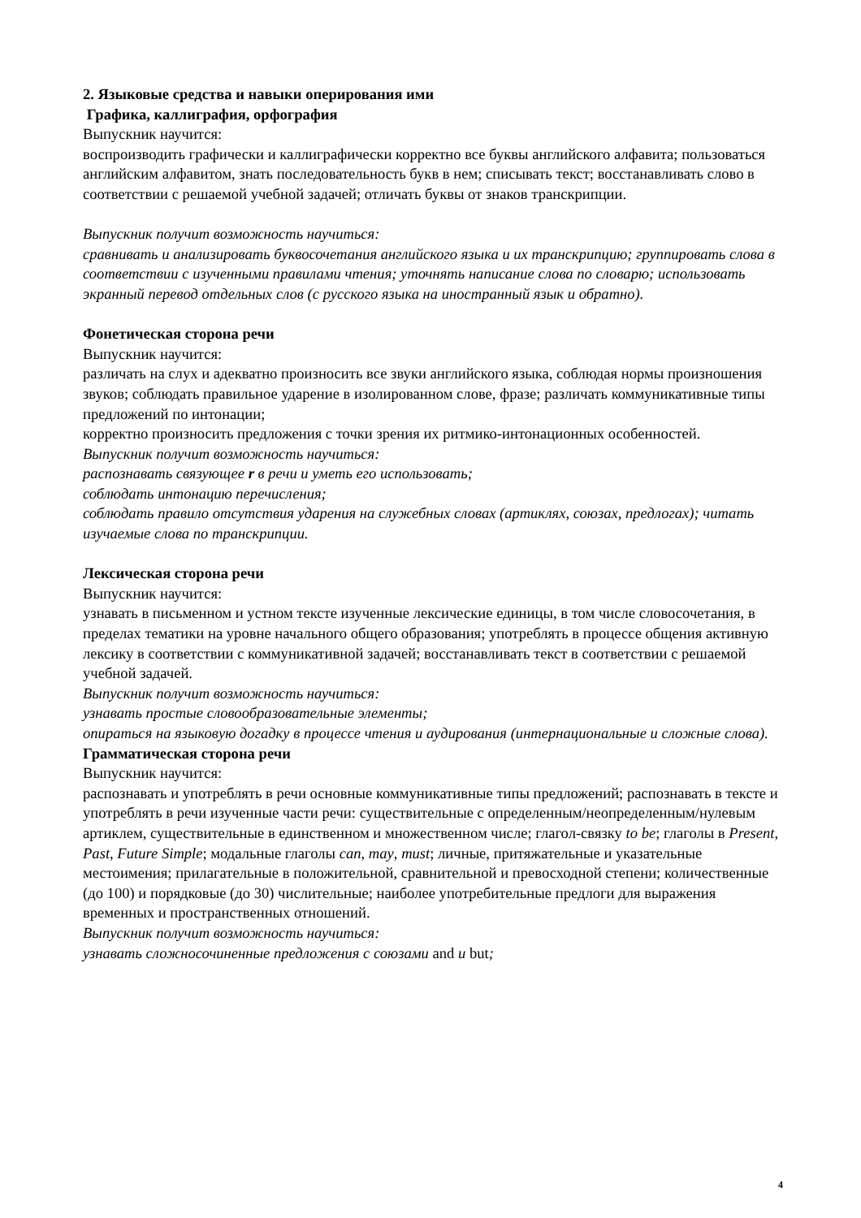2. Языковые средства и навыки оперирования ими
Графика, каллиграфия, орфография
Выпускник научится:
воспроизводить графически и каллиграфически корректно все буквы английского алфавита; пользоваться английским алфавитом, знать последовательность букв в нем; списывать текст; восстанавливать слово в соответствии с решаемой учебной задачей; отличать буквы от знаков транскрипции.
Выпускник получит возможность научиться:
сравнивать и анализировать буквосочетания английского языка и их транскрипцию; группировать слова в соответствии с изученными правилами чтения; уточнять написание слова по словарю; использовать экранный перевод отдельных слов (с русского языка на иностранный язык и обратно).
Фонетическая сторона речи
Выпускник научится:
различать на слух и адекватно произносить все звуки английского языка, соблюдая нормы произношения звуков; соблюдать правильное ударение в изолированном слове, фразе; различать коммуникативные типы предложений по интонации;
корректно произносить предложения с точки зрения их ритмико-интонационных особенностей.
Выпускник получит возможность научиться:
распознавать связующее r в речи и уметь его использовать;
соблюдать интонацию перечисления;
соблюдать правило отсутствия ударения на служебных словах (артиклях, союзах, предлогах); читать изучаемые слова по транскрипции.
Лексическая сторона речи
Выпускник научится:
узнавать в письменном и устном тексте изученные лексические единицы, в том числе словосочетания, в пределах тематики на уровне начального общего образования; употреблять в процессе общения активную лексику в соответствии с коммуникативной задачей; восстанавливать текст в соответствии с решаемой учебной задачей.
Выпускник получит возможность научиться:
узнавать простые словообразовательные элементы;
опираться на языковую догадку в процессе чтения и аудирования (интернациональные и сложные слова).
Грамматическая сторона речи
Выпускник научится:
распознавать и употреблять в речи основные коммуникативные типы предложений; распознавать в тексте и употреблять в речи изученные части речи: существительные с определенным/неопределенным/нулевым артиклем, существительные в единственном и множественном числе; глагол-связку to be; глаголы в Present, Past, Future Simple; модальные глаголы can, may, must; личные, притяжательные и указательные местоимения; прилагательные в положительной, сравнительной и превосходной степени; количественные (до 100) и порядковые (до 30) числительные; наиболее употребительные предлоги для выражения временных и пространственных отношений.
Выпускник получит возможность научиться:
узнавать сложносочиненные предложения с союзами and и but;
4